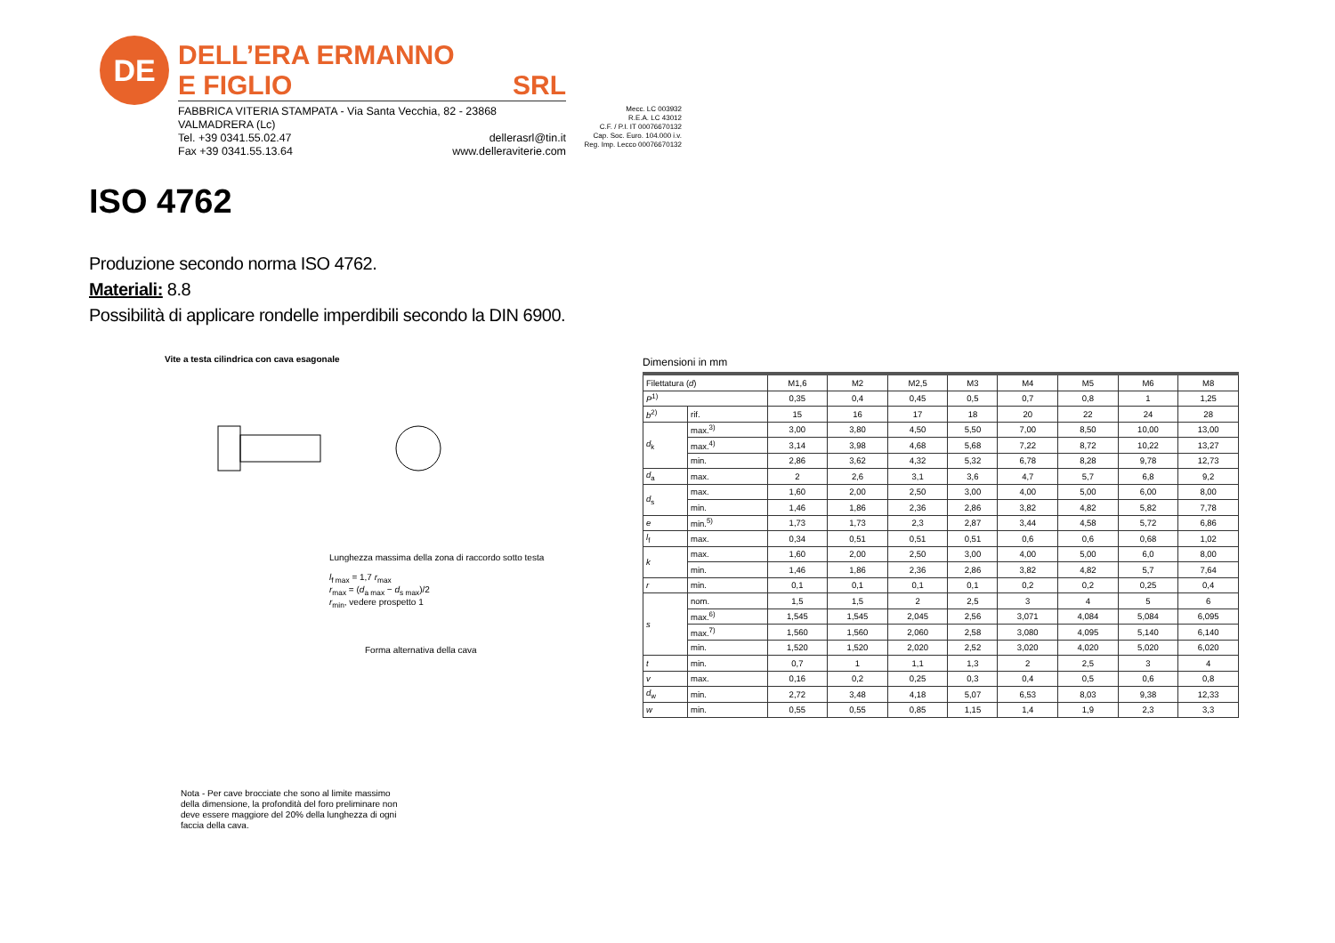DE
DELL’ERA ERMANNO
E FIGLIO SRL
FABBRICA VITERIA STAMPATA - Via Santa Vecchia, 82 - 23868 VALMADRERA (Lc)
Tel. +39 0341.55.02.47 dellerasrl@tin.it
Fax +39 0341.55.13.64 www.delleraviterie.com
Mecc. LC 003932
R.E.A. LC 43012
C.F. / P.I. IT 00076670132
Cap. Soc. Euro. 104.000 i.v.
Reg. Imp. Lecco 00076670132
ISO 4762
Produzione secondo norma ISO 4762.
Materiali: 8.8
Possibilità di applicare rondelle imperdibili secondo la DIN 6900.
Vite a testa cilindrica con cava esagonale
Lunghezza massima della zona di raccordo sotto testa
l<sub>f max</sub> = 1,7 r<sub>max</sub>
r<sub>max</sub> = (d<sub>a max</sub> − d<sub>s max</sub>)/2
r<sub>min</sub>, vedere prospetto 1
Forma alternativa della cava
Nota - Per cave brocciate che sono al limite massimo della dimensione, la profondità del foro preliminare non deve essere maggiore del 20% della lunghezza di ogni faccia della cava.
Dimensioni in mm
| Filettatura ( d ) | | M1,6 | M2 | M2,5 | M3 | M4 | M5 | M6 | M8 |
| --- | --- | --- | --- | --- | --- | --- | --- | --- | --- |
| P<sup>1)</sup> | | 0,35 | 0,4 | 0,45 | 0,5 | 0,7 | 0,8 | 1 | 1,25 |
| b<sup>2)</sup> | rif. | 15 | 16 | 17 | 18 | 20 | 22 | 24 | 28 |
| d<sub>k</sub> | max.<sup>3)</sup> | 3,00 | 3,80 | 4,50 | 5,50 | 7,00 | 8,50 | 10,00 | 13,00 |
| | max.<sup>4)</sup> | 3,14 | 3,98 | 4,68 | 5,68 | 7,22 | 8,72 | 10,22 | 13,27 |
| | min. | 2,86 | 3,62 | 4,32 | 5,32 | 6,78 | 8,28 | 9,78 | 12,73 |
| d<sub>a</sub> | max. | 2 | 2,6 | 3,1 | 3,6 | 4,7 | 5,7 | 6,8 | 9,2 |
| d<sub>s</sub> | max. | 1,60 | 2,00 | 2,50 | 3,00 | 4,00 | 5,00 | 6,00 | 8,00 |
| | min. | 1,46 | 1,86 | 2,36 | 2,86 | 3,82 | 4,82 | 5,82 | 7,78 |
| e | min.<sup>5)</sup> | 1,73 | 1,73 | 2,3 | 2,87 | 3,44 | 4,58 | 5,72 | 6,86 |
| l<sub>f</sub> | max. | 0,34 | 0,51 | 0,51 | 0,51 | 0,6 | 0,6 | 0,68 | 1,02 |
| k | max. | 1,60 | 2,00 | 2,50 | 3,00 | 4,00 | 5,00 | 6,0 | 8,00 |
| | min. | 1,46 | 1,86 | 2,36 | 2,86 | 3,82 | 4,82 | 5,7 | 7,64 |
| r | min. | 0,1 | 0,1 | 0,1 | 0,1 | 0,2 | 0,2 | 0,25 | 0,4 |
| s | nom. | 1,5 | 1,5 | 2 | 2,5 | 3 | 4 | 5 | 6 |
| | max.<sup>6)</sup> | 1,545 | 1,545 | 2,045 | 2,56 | 3,071 | 4,084 | 5,084 | 6,095 |
| | max.<sup>7)</sup> | 1,560 | 1,560 | 2,060 | 2,58 | 3,080 | 4,095 | 5,140 | 6,140 |
| | min. | 1,520 | 1,520 | 2,020 | 2,52 | 3,020 | 4,020 | 5,020 | 6,020 |
| t | min. | 0,7 | 1 | 1,1 | 1,3 | 2 | 2,5 | 3 | 4 |
| v | max. | 0,16 | 0,2 | 0,25 | 0,3 | 0,4 | 0,5 | 0,6 | 0,8 |
| d<sub>w</sub> | min. | 2,72 | 3,48 | 4,18 | 5,07 | 6,53 | 8,03 | 9,38 | 12,33 |
| w | min. | 0,55 | 0,55 | 0,85 | 1,15 | 1,4 | 1,9 | 2,3 | 3,3 |